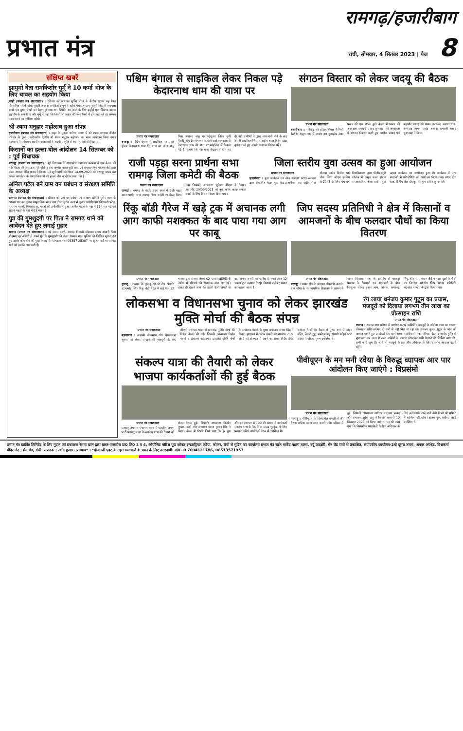प्रभात मंत्र
रामगढ़/हजारीबाग
रांची, सोमवार, 4 सितंबर 2023 | पेज 8
संक्षिप्त खबरें
झामुमो नेता रामकिशोर मुर्मू ने 10 कर्मा भोज के लिए चावल का सहयोग किया
चरही (प्रभात मंत्र संवाददाता) : रविवार को झारखंड मुक्ति मोर्चा के केंद्रीय सदस्य सह रैयत विस्थापित संघर्ष मोर्चा फुसरी अध्यक्ष रामकिशोर मुर्मू ने बहेरा पंचायत ग्राम फुसरी निवासी श्यामला मांझी एंव बुधन मांझी का देहांत हो गया था। जिसके 10 कर्मा के लिए इन्होने एक क्विंटल चावल सहयोग के रूप दिया और मुर्मू ने कहा कि किसी भी प्रकार की परेशानियों में हमे याद करें हर सम्भव मदद करने का कोशिश करेंगे।
श्री श्याम मनुहार महोत्सव हुआ संपन्न
हजारीबाग (प्रभात मंत्र संवाददाता) : शहर के मुनका बगीचा प्रांगण में श्री श्याम अरदास कीर्तन परिवार के द्वारा एकदिवसीय द्वितीय श्री श्याम मनुहार महोत्सव का भव्य आयोजन किया गया। कार्यक्रम में सर्वप्रथम स्थानीय कलाकारों ने अपनी प्रस्तुति से श्याम भक्तों को रिझाया।
किसानों का हल्ला बोल आंदोलन 14 सितम्बर को : पूर्व विधायक
बरकट्ठा (प्रभात मंत्र संवाददाता) : पूर्व विधायक के आवासीय कार्यालय बरकट्ठा में एक बैठक की गई। बैठक की अध्यक्षता पूर्व मुखिया संघ अध्यक्ष बसंत कु0 साव एवं संचालन पूर्व भाजपा बेडोकला मंडल अध्यक्ष वीरेंद्र यादव ने किया। 13 सूत्री मांगों को लेकर 14-09-2023 को बरकट्ठा प्रखंड सह अंचल कार्यालय के समक्ष किसानों का हल्ला बोल आंदोलन रखा गया है।
अनिल पटेल बने ग्राम वन प्रबंधन व संरक्षण समिति के अध्यक्ष
रजरप्पा (प्रभात मंत्र संवाददाता) : रविवार को ग्राम वन प्रबंधन एवं संरक्षण समिति मुर्राम कला के अध्यक्ष पद का चुनाव सामुदायिक भवन नया टोला मुर्राम कला में चुनाव पदाधिकारी चिंतामनी पटेल, नारायण महतो, मिथलेश कु. महतो की उपस्थिति में हुआ। अनिल पटेल के पक्ष में 114 मत पड़े एवं सोहन महतो के पक्ष में 83 मत पड़े।
पुत्र की गुमशुदगी पर पिता ने रामगढ़ थाने को आवेदन देते हुए लगाई गुहार
रामगढ़ (प्रभात मंत्र संवाददाता) : नई सराय बस्ती, रामगढ़ निवासी मोहम्मद इनाम अंसारी पिता मोहम्मद नूर अंसारी ने अपने पुत्र के गुमशुदगी को लेकर रामगढ़ थाना पुलिस को लिखित सूचना देते हुए उसके खोजबीन की गुहार लगाई है। मोबाइल नंबर 98357 25387 पर सूचित करें या रामगढ़ थाने को इसकी जानकारी दें।
पश्चिम बंगाल से साइकिल लेकर निकल पड़े केदारनाथ धाम की यात्रा पर
प्रभात मंत्र संवाददाता
बरकट्ठा : पश्चिम बंगाल से साइकिल पर सवार होकर केदारनाथ धाम कि यात्रा पर चंदन साहू पिता पंचानंद साहू घर-नंदोकूंवर जिला पूर्वी मैदनीपुर(पश्चिम बंगाल) के रहने वाले कलकत्ता से केदारनाथ धाम की यात्रा पर साइकिल से निकल पड़े हैं। बताया कि मेरा यात्रा केदारनाथ धाम का है। वंही ग्रामीणों के द्वारा चाय-पानी पीने के बाद अपनी साइकिल जिसपर राष्ट्रीय ध्वज तिरंगा झंडा बुलंद करते हुए अपनी यात्रा पर निकल पड़े।
संगठन विस्तार को लेकर जदयू की बैठक
प्रभात मंत्र संवाददाता
हजारीबाग : रविवार को होटल रॉयल फैमिली रेस्टोरेंट अमृत नगर में जनता दल यूनाइटेड सदर प्रखंड की एक बैठक हुई। बैठक में प्रखंड की अध्यक्षता रामधनी प्रसाद कुशवाहा की अध्यक्षता में संगठन विस्तार करते हुए अशोक प्रसाद एवं महावीर प्रसाद को प्रखंड उपाध्यक्ष बनाया गया। धन्यवाद ज्ञापन प्रखंड अध्यक्ष रामधनी प्रसाद कुशवाहा ने किया।
राजी पड़हा सरना प्रार्थना सभा रामगढ़ जिला कमेटी की बैठक
प्रभात मंत्र संवाददाता
रामगढ़ : रामगढ के गडके सरना स्थल में राजी पड़हा सरना प्रार्थना सभा रामगढ़ जिला कमेटी का बैठक किया गया जिसकी अध्यक्षता भुनेश्वर बेदिया ने किया। आगामी, 29/09/2023 को बूढ़ा करम जतरा सफल बनाने के लिए बिचार विमश किया गया।
जिला स्तरीय युवा उत्सव का हुआ आयोजन
प्रभात मंत्र संवाददाता
हजारीबाग : युवा कार्यक्रम एवं खेल मंत्रालय भारत सरकार द्वारा संचालित नेहरू युवा केंद्र हजारीबाग सह राष्ट्रीय सेवा योजना प्रकोष्ठ विनोबा भावे विश्वविद्यालय द्वारा पीजीडब्लूडी चौक स्थित जीएम इवनिंग कॉलेज में अमृत काल इंडिया @2047 के लिए पंच प्रण पर आधारित जिला स्तरीय युवा उत्सव कार्यक्रम का आयोजन हुआ है। कार्यक्रम में पांच स्पर्धाओं में प्रतियोगिता का आयोजन किया गया। प्रथम प्रीत राज, द्वितीय शिव देव कुमार, तृत्य सचिन कुमार रहे।
रिंकू बॉडी गैरेज में खड़े ट्रक में अचानक लगी आग काफी मशक्कत के बाद पाया गया आग पर काबू
प्रभात मंत्र संवाददाता
कुज्जू : रामगढ के कुज्जू ओ पी क्षेत्र अंतर्गत डटमामोड़ स्थित रिंकू बॉडी गैरेज में खड़े एक 12 चक्का ट्रक संख्या जेएच 02 एएस/ 8595 के केबिन में रविवार को अचानक आग लग गई। देखते ही देखते आग की उठती ऊंची लपटों से वहां अफरा तफरी का माहौल हो गया। उक्त 12 चक्का ट्रक बड़गांव चैनपुर निवासी राजेश्वर प्रसाद का बताया जाता है।
जिप सदस्य प्रतिनिधी ने क्षेत्र में किसानों व आमजनों के बीच फलदार पौधों का किया वितरण
प्रभात मंत्र संवाददाता
बरकट्ठा : प्रखंड क्षेत्र के पंचायत चेचकपी अंतर्गत ग्राम चौथा के नव प्राथमिक विधालय के प्रांगण में मानव विकास संस्था के सहयोग से बरकट्ठा प्रखण्ड के किसानों एवं आमजनों के बीच निःशुल्क सोलह हजार आम, आंवला, अमरूद, निंबू, शीशम, सागवान जैसे फलदार वृक्षों के पौधों का वितरण स्थानीय जिप सदस्य प्रतिनिधि चंद्रकांत पाण्डेय के द्वारा किया गया।
लोकसभा व विधानसभा चुनाव को लेकर झारखंड मुक्ति मोर्चा की बैठक संपन्न
प्रभात मंत्र संवाददाता
बड़कागांव : आगामी लोकसभा और विधानसभा चुनाव को लेकर संगठन की मजबूती के लिए सीकरी पंचायत भवन में झारखंड मुक्ति मोर्चा की विशेष बैठक की गई। जिसकी अध्यक्षता निर्मल महतो व संचालन बड़कागांव झारखंड मुक्ति मोर्चा के संयोजक मंडली के मुख्य संयोजक संजय सिंह ने किया। झारखंड में तमाम कंपनी को स्थानीय 75% लोगों को रोजगार में रखने का सख्त निर्देश हेमंत सरकार ने दी है। बैठक में मुख्य रूप से मोहन सोरेन, रेशमी टुडू, सफीउल्लाह अंसारी सहित भारी संख्या में महिला पुरुष उपस्थित थे।
रंग लाया धनंजय कुमार पुटूस का प्रयास, मजदूरों को दिलाया लगभग तीन लाख का प्रोत्साहन राशि
प्रभात मंत्र संवाददाता
रामगढ़ : रामगढ़ नगर परिषद में कार्यरत सफाई कर्मियों व मजदूरों के कोरोना काल का बकाया प्रोत्साहन राशि लगभग दो वर्षों से नहीं मिल पा रहा था। धनंजय कुमार पुटूस के मांग को जायज मानते हुए एसडीओ सह कार्यपालक पदाधिकारी नगर परिषद मोहम्मद जावेद हुसैन से मुलाकात कर जल्द से जल्द कर्मियों के बकाया प्रोत्साहन राशि दिलाने की लिखित मांग की। सभी कर्मी खुश हैं। आगे भी मजदूरों के हक और अधिकार के लिए हमलोग आवाज उठाते रहेंगे।
संकल्प यात्रा की तैयारी को लेकर भाजपा कार्यकर्ताओं की हुई बैठक
प्रभात मंत्र संवाददाता
पतरातू-जयनगर पंचायत भवन में भारतीय जनता पार्टी पतरातू मंडल के संकल्प यात्रा की तैयारी को लेकर बैठक हुई। जिसकी अध्यक्षता किशोर कुमार महतो और संचालन पंकज कुमार सिंह ने किया। बैठक में निर्णय लिया गया कि हर बुथ और हर पंचायत से 100 की संख्या में कार्यकर्ता संकल्प यात्रा के लिए रिवर साइड भुरकुंडा के लिए प्रस्थान करेंगे। कार्यकर्ता बैठक में उपस्थित थे।
पीवीयूएन के मन मनी रवैया के विरुद्ध व्यापक आर पार आंदोलन किए जाएंगे : विप्रसंमो
प्रभात मंत्र संवाददाता
पतरातू : पीवीयूएन के विस्थापित प्रभावितों की बैठक कटिया सरना स्थल काली मंदिर परिसर में हुई। जिसकी अध्यक्षता आदित्य नारायण प्रसाद और संचालन सुरेश साहू ने किया। आगामी 10 सितम्बर 2023 को किया जायेगा। यह भी कहा गया कि विस्थापित प्रभावितों के हित अधिकार के लिए बने/बनाये जाने वाले कैसे किसी भी समिति में शामिल नहीं रहेगा। संजय गुरु, प्रवीण, आदि उपस्थित थे।
प्रभात मंत्र प्राईवेट लिमिटेड के लिए मुद्रक एवं प्रकाशक रेशमा खान द्वारा खबर-एक्सप्रेस प्रा0 लि0 3 व 4, ओपोजिट मॉरिश फूड कोकर इन्डसट्रियल एरिया, कोकर, रांची से मुद्रित कर कार्यालय प्रभात मंत्र राईन मार्केट पहला तल्ला, उर्दू लाइब्रेरी, मेन रोड रांची से प्रकाशित, संपादकीय कार्यालय-2बी दूसरा तल्ला, अनवर अरकेड, विश्वकर्मा मंदिर लेन , मेन रोड, रांची। संपादक : रवींद्र कुमार उपाध्याय* । *पीआरबी एक्ट के तहत समाचारों के चयन के लिए उत्तरदायी। मो0 न0 7004121786, 06513571957